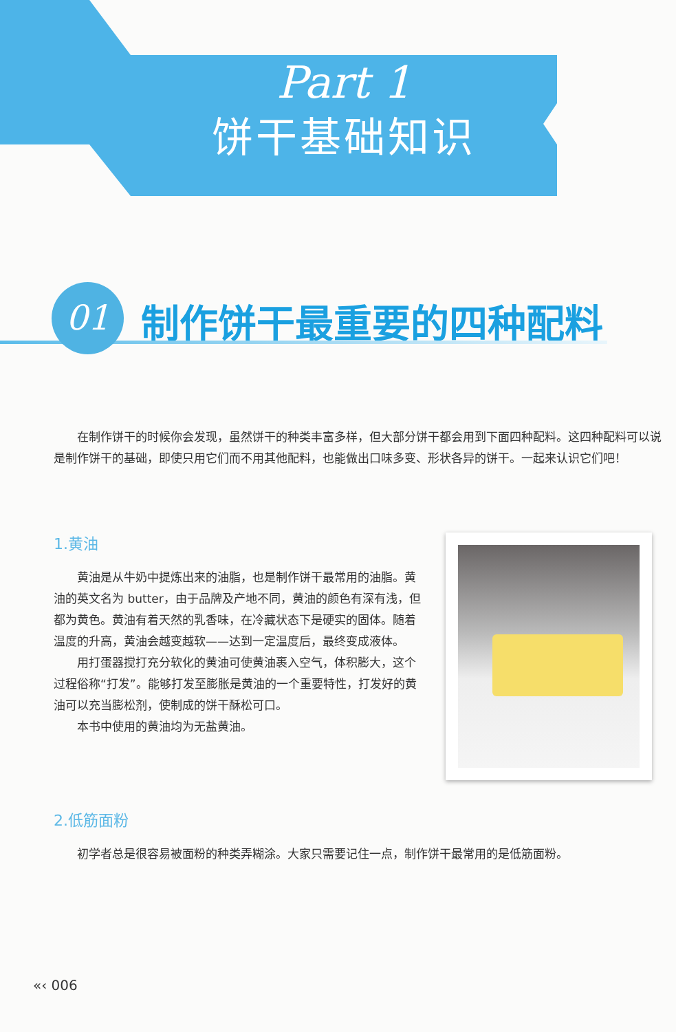Part 1
饼干基础知识
01
制作饼干最重要的四种配料
在制作饼干的时候你会发现，虽然饼干的种类丰富多样，但大部分饼干都会用到下面四种配料。这四种配料可以说是制作饼干的基础，即使只用它们而不用其他配料，也能做出口味多变、形状各异的饼干。一起来认识它们吧！
1.黄油
黄油是从牛奶中提炼出来的油脂，也是制作饼干最常用的油脂。黄油的英文名为 butter，由于品牌及产地不同，黄油的颜色有深有浅，但都为黄色。黄油有着天然的乳香味，在冷藏状态下是硬实的固体。随着温度的升高，黄油会越变越软——达到一定温度后，最终变成液体。
用打蛋器搅打充分软化的黄油可使黄油裹入空气，体积膨大，这个过程俗称“打发”。能够打发至膨胀是黄油的一个重要特性，打发好的黄油可以充当膨松剂，使制成的饼干酥松可口。
本书中使用的黄油均为无盐黄油。
2.低筋面粉
初学者总是很容易被面粉的种类弄糊涂。大家只需要记住一点，制作饼干最常用的是低筋面粉。
«‹ 006